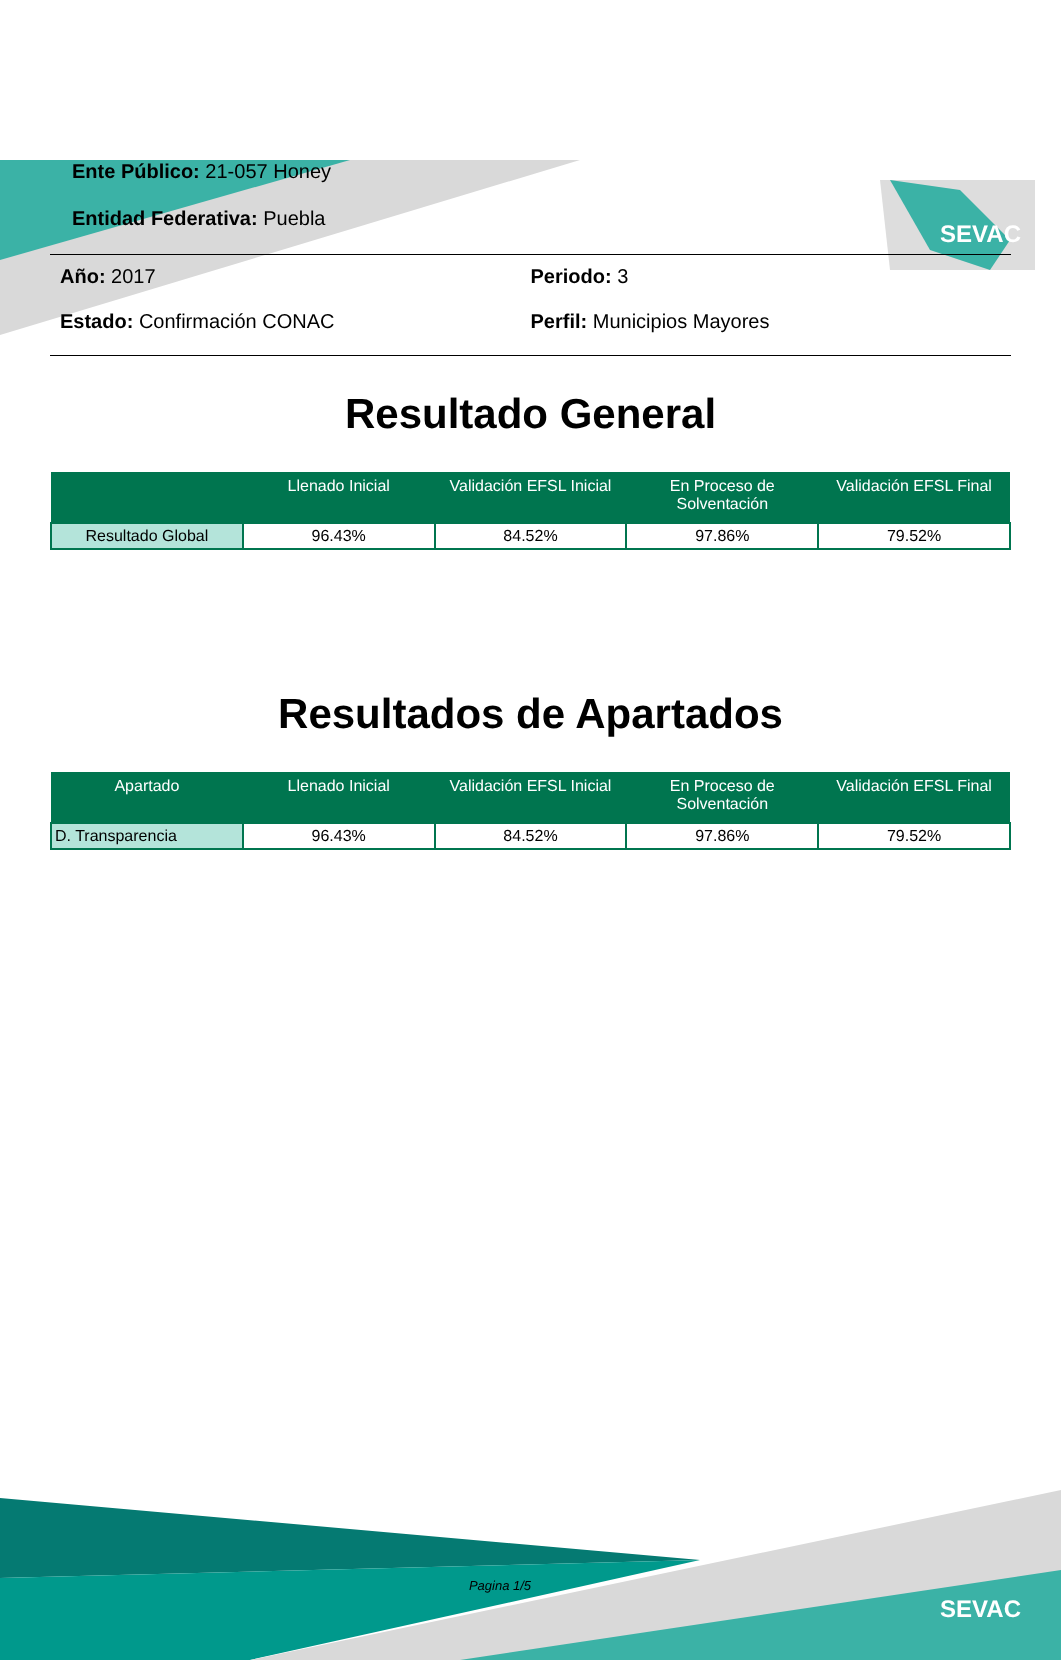SEVAC
Ente Público: 21-057 Honey
Entidad Federativa: Puebla
Año: 2017
Periodo: 3
Estado: Confirmación CONAC
Perfil: Municipios Mayores
Resultado General
| | Llenado Inicial | Validación EFSL Inicial | En Proceso de Solventación | Validación EFSL Final |
| --- | --- | --- | --- | --- |
| Resultado Global | 96.43% | 84.52% | 97.86% | 79.52% |
Resultados de Apartados
| Apartado | Llenado Inicial | Validación EFSL Inicial | En Proceso de Solventación | Validación EFSL Final |
| --- | --- | --- | --- | --- |
| D. Transparencia | 96.43% | 84.52% | 97.86% | 79.52% |
Pagina 1/5
SEVAC